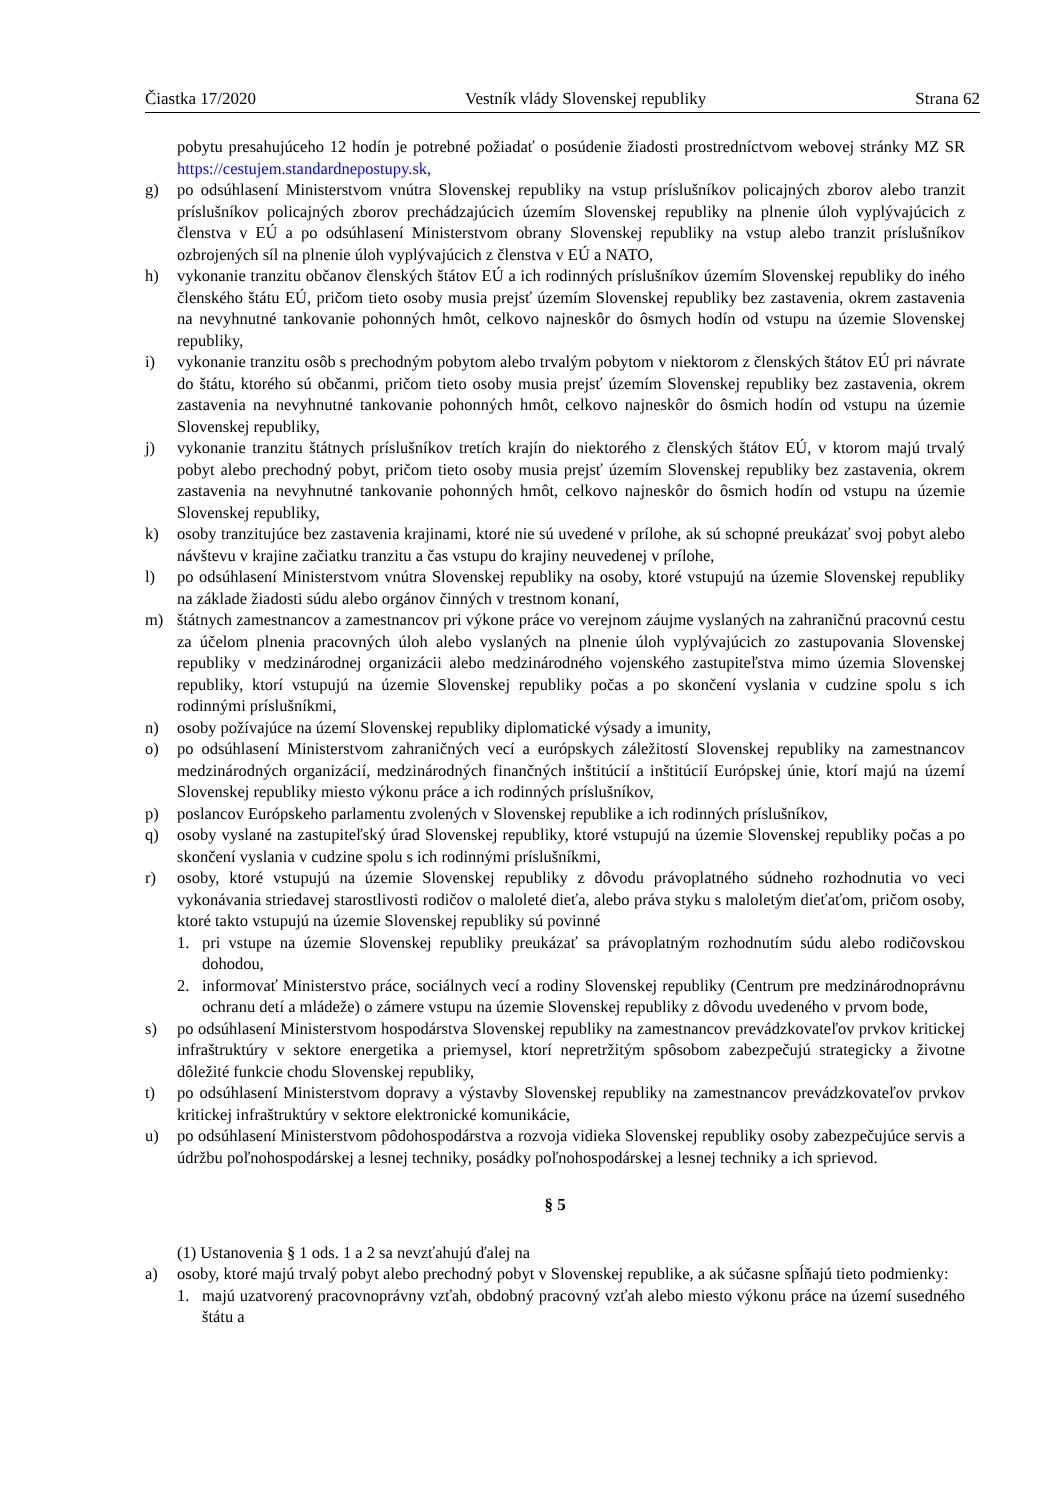Čiastka 17/2020 Vestník vlády Slovenskej republiky Strana 62
pobytu presahujúceho 12 hodín je potrebné požiadať o posúdenie žiadosti prostredníctvom webovej stránky MZ SR https://cestujem.standardnepostupy.sk,
g) po odsúhlasení Ministerstvom vnútra Slovenskej republiky na vstup príslušníkov policajných zborov alebo tranzit príslušníkov policajných zborov prechádzajúcich územím Slovenskej republiky na plnenie úloh vyplývajúcich z členstva v EÚ a po odsúhlasení Ministerstvom obrany Slovenskej republiky na vstup alebo tranzit príslušníkov ozbrojených síl na plnenie úloh vyplývajúcich z členstva v EÚ a NATO,
h) vykonanie tranzitu občanov členských štátov EÚ a ich rodinných príslušníkov územím Slovenskej republiky do iného členského štátu EÚ, pričom tieto osoby musia prejsť územím Slovenskej republiky bez zastavenia, okrem zastavenia na nevyhnutné tankovanie pohonných hmôt, celkovo najneskôr do ôsmych hodín od vstupu na územie Slovenskej republiky,
i) vykonanie tranzitu osôb s prechodným pobytom alebo trvalým pobytom v niektorom z členských štátov EÚ pri návrate do štátu, ktorého sú občanmi, pričom tieto osoby musia prejsť územím Slovenskej republiky bez zastavenia, okrem zastavenia na nevyhnutné tankovanie pohonných hmôt, celkovo najneskôr do ôsmich hodín od vstupu na územie Slovenskej republiky,
j) vykonanie tranzitu štátnych príslušníkov tretích krajín do niektorého z členských štátov EÚ, v ktorom majú trvalý pobyt alebo prechodný pobyt, pričom tieto osoby musia prejsť územím Slovenskej republiky bez zastavenia, okrem zastavenia na nevyhnutné tankovanie pohonných hmôt, celkovo najneskôr do ôsmich hodín od vstupu na územie Slovenskej republiky,
k) osoby tranzitujúce bez zastavenia krajinami, ktoré nie sú uvedené v prílohe, ak sú schopné preukázať svoj pobyt alebo návštevu v krajine začiatku tranzitu a čas vstupu do krajiny neuvedenej v prílohe,
l) po odsúhlasení Ministerstvom vnútra Slovenskej republiky na osoby, ktoré vstupujú na územie Slovenskej republiky na základe žiadosti súdu alebo orgánov činných v trestnom konaní,
m) štátnych zamestnancov a zamestnancov pri výkone práce vo verejnom záujme vyslaných na zahraničnú pracovnú cestu za účelom plnenia pracovných úloh alebo vyslaných na plnenie úloh vyplývajúcich zo zastupovania Slovenskej republiky v medzinárodnej organizácii alebo medzinárodného vojenského zastupiteľstva mimo územia Slovenskej republiky, ktorí vstupujú na územie Slovenskej republiky počas a po skončení vyslania v cudzine spolu s ich rodinnými príslušníkmi,
n) osoby požívajúce na území Slovenskej republiky diplomatické výsady a imunity,
o) po odsúhlasení Ministerstvom zahraničných vecí a európskych záležitostí Slovenskej republiky na zamestnancov medzinárodných organizácií, medzinárodných finančných inštitúcií a inštitúcií Európskej únie, ktorí majú na území Slovenskej republiky miesto výkonu práce a ich rodinných príslušníkov,
p) poslancov Európskeho parlamentu zvolených v Slovenskej republike a ich rodinných príslušníkov,
q) osoby vyslané na zastupiteľský úrad Slovenskej republiky, ktoré vstupujú na územie Slovenskej republiky počas a po skončení vyslania v cudzine spolu s ich rodinnými príslušníkmi,
r) osoby, ktoré vstupujú na územie Slovenskej republiky z dôvodu právoplatného súdneho rozhodnutia vo veci vykonávania striedavej starostlivosti rodičov o maloleté dieťa, alebo práva styku s maloletým dieťaťom, pričom osoby, ktoré takto vstupujú na územie Slovenskej republiky sú povinné
1. pri vstupe na územie Slovenskej republiky preukázať sa právoplatným rozhodnutím súdu alebo rodičovskou dohodou,
2. informovať Ministerstvo práce, sociálnych vecí a rodiny Slovenskej republiky (Centrum pre medzinárodnoprávnu ochranu detí a mládeže) o zámere vstupu na územie Slovenskej republiky z dôvodu uvedeného v prvom bode,
s) po odsúhlasení Ministerstvom hospodárstva Slovenskej republiky na zamestnancov prevádzkovateľov prvkov kritickej infraštruktúry v sektore energetika a priemysel, ktorí nepretržitým spôsobom zabezpečujú strategicky a životne dôležité funkcie chodu Slovenskej republiky,
t) po odsúhlasení Ministerstvom dopravy a výstavby Slovenskej republiky na zamestnancov prevádzkovateľov prvkov kritickej infraštruktúry v sektore elektronické komunikácie,
u) po odsúhlasení Ministerstvom pôdohospodárstva a rozvoja vidieka Slovenskej republiky osoby zabezpečujúce servis a údržbu poľnohospodárskej a lesnej techniky, posádky poľnohospodárskej a lesnej techniky a ich sprievod.
§ 5
(1) Ustanovenia § 1 ods. 1 a 2 sa nevzťahujú ďalej na
a) osoby, ktoré majú trvalý pobyt alebo prechodný pobyt v Slovenskej republike, a ak súčasne spĺňajú tieto podmienky:
1. majú uzatvorený pracovnoprávny vzťah, obdobný pracovný vzťah alebo miesto výkonu práce na území susedného štátu a